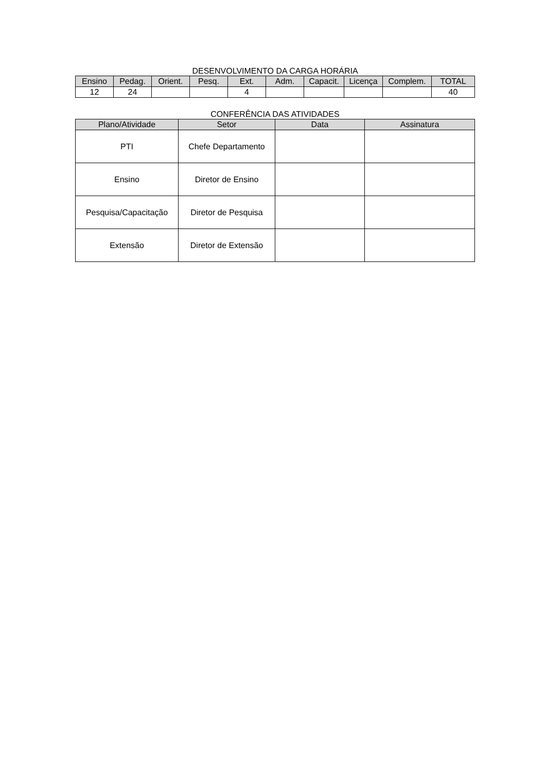DESENVOLVIMENTO DA CARGA HORÁRIA
| Ensino | Pedag. | Orient. | Pesq. | Ext. | Adm. | Capacit. | Licença | Complem. | TOTAL |
| --- | --- | --- | --- | --- | --- | --- | --- | --- | --- |
| 12 | 24 | | | 4 | | | | | 40 |
CONFERÊNCIA DAS ATIVIDADES
| Plano/Atividade | Setor | Data | Assinatura |
| --- | --- | --- | --- |
| PTI | Chefe Departamento | | |
| Ensino | Diretor de Ensino | | |
| Pesquisa/Capacitação | Diretor de Pesquisa | | |
| Extensão | Diretor de Extensão | | |